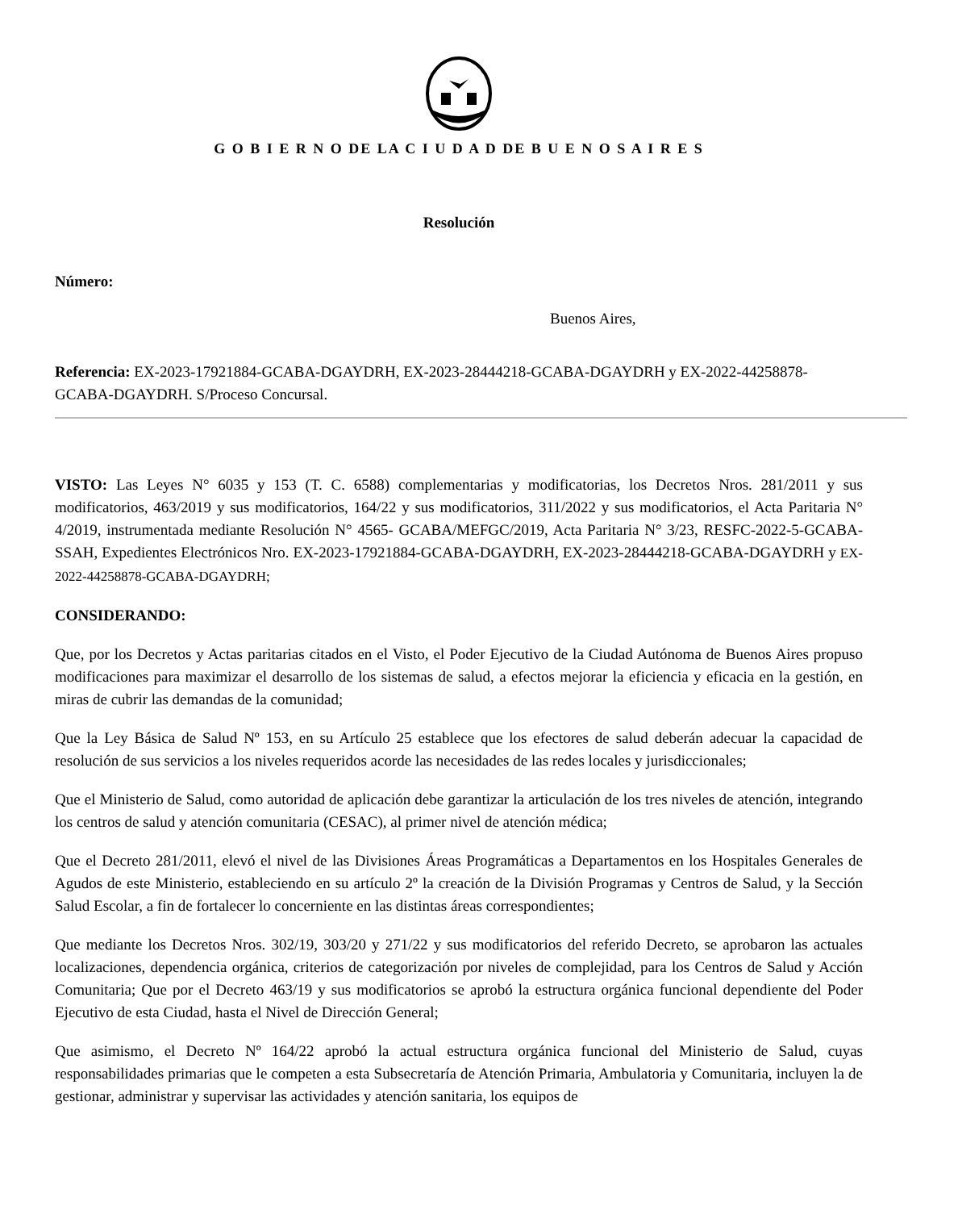G O B I E R N O DE LA C I U D A D DE B U E N O S A I R E S
Resolución
Número:
Buenos Aires,
Referencia: EX-2023-17921884-GCABA-DGAYDRH, EX-2023-28444218-GCABA-DGAYDRH y EX-2022-44258878-GCABA-DGAYDRH. S/Proceso Concursal.
VISTO: Las Leyes N° 6035 y 153 (T. C. 6588) complementarias y modificatorias, los Decretos Nros. 281/2011 y sus modificatorios, 463/2019 y sus modificatorios, 164/22 y sus modificatorios, 311/2022 y sus modificatorios, el Acta Paritaria N° 4/2019, instrumentada mediante Resolución N° 4565- GCABA/MEFGC/2019, Acta Paritaria N° 3/23, RESFC-2022-5-GCABA-SSAH, Expedientes Electrónicos Nro. EX-2023-17921884-GCABA-DGAYDRH, EX-2023-28444218-GCABA-DGAYDRH y EX-2022-44258878-GCABA-DGAYDRH;
CONSIDERANDO:
Que, por los Decretos y Actas paritarias citados en el Visto, el Poder Ejecutivo de la Ciudad Autónoma de Buenos Aires propuso modificaciones para maximizar el desarrollo de los sistemas de salud, a efectos mejorar la eficiencia y eficacia en la gestión, en miras de cubrir las demandas de la comunidad;
Que la Ley Básica de Salud Nº 153, en su Artículo 25 establece que los efectores de salud deberán adecuar la capacidad de resolución de sus servicios a los niveles requeridos acorde las necesidades de las redes locales y jurisdiccionales;
Que el Ministerio de Salud, como autoridad de aplicación debe garantizar la articulación de los tres niveles de atención, integrando los centros de salud y atención comunitaria (CESAC), al primer nivel de atención médica;
Que el Decreto 281/2011, elevó el nivel de las Divisiones Áreas Programáticas a Departamentos en los Hospitales Generales de Agudos de este Ministerio, estableciendo en su artículo 2º la creación de la División Programas y Centros de Salud, y la Sección Salud Escolar, a fin de fortalecer lo concerniente en las distintas áreas correspondientes;
Que mediante los Decretos Nros. 302/19, 303/20 y 271/22 y sus modificatorios del referido Decreto, se aprobaron las actuales localizaciones, dependencia orgánica, criterios de categorización por niveles de complejidad, para los Centros de Salud y Acción Comunitaria; Que por el Decreto 463/19 y sus modificatorios se aprobó la estructura orgánica funcional dependiente del Poder Ejecutivo de esta Ciudad, hasta el Nivel de Dirección General;
Que asimismo, el Decreto Nº 164/22 aprobó la actual estructura orgánica funcional del Ministerio de Salud, cuyas responsabilidades primarias que le competen a esta Subsecretaría de Atención Primaria, Ambulatoria y Comunitaria, incluyen la de gestionar, administrar y supervisar las actividades y atención sanitaria, los equipos de